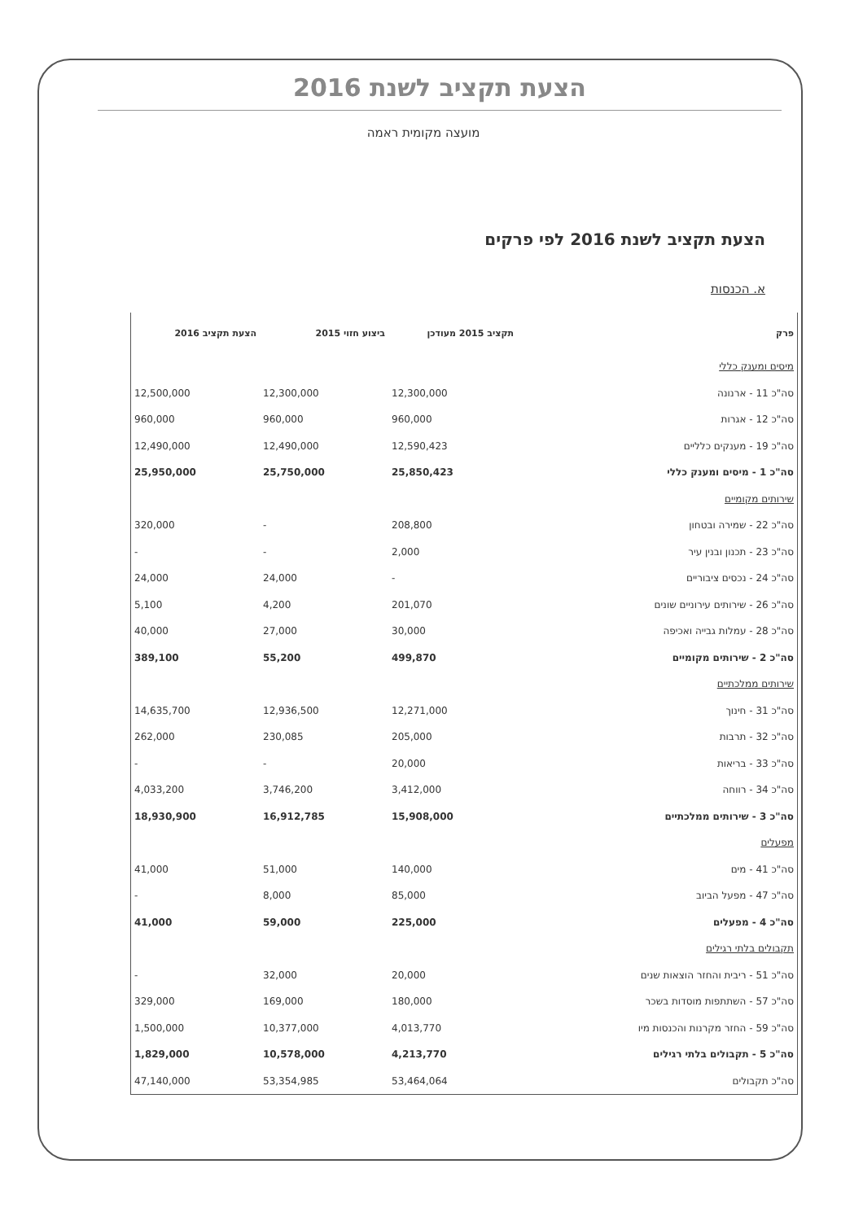הצעת תקציב לשנת 2016
מועצה מקומית ראמה
הצעת תקציב לשנת 2016 לפי פרקים
א. הכנסות
| פרק | תקציב 2015 מעודכן | ביצוע חזוי 2015 | הצעת תקציב 2016 |
| --- | --- | --- | --- |
| מיסים ומענק כללי | | | |
| סה"כ 11 - ארנונה | 12,300,000 | 12,300,000 | 12,500,000 |
| סה"כ 12 - אגרות | 960,000 | 960,000 | 960,000 |
| סה"כ 19 - מענקים כלליים | 12,590,423 | 12,490,000 | 12,490,000 |
| סה"כ 1 - מיסים ומענק כללי | 25,850,423 | 25,750,000 | 25,950,000 |
| שירותים מקומיים | | | |
| סה"כ 22 - שמירה ובטחון | 208,800 | - | 320,000 |
| סה"כ 23 - תכנון ובנין עיר | 2,000 | - | - |
| סה"כ 24 - נכסים ציבוריים | - | 24,000 | 24,000 |
| סה"כ 26 - שירותים עירוניים שונים | 201,070 | 4,200 | 5,100 |
| סה"כ 28 - עמלות גבייה ואכיפה | 30,000 | 27,000 | 40,000 |
| סה"כ 2 - שירותים מקומיים | 499,870 | 55,200 | 389,100 |
| שירותים ממלכתיים | | | |
| סה"כ 31 - חינוך | 12,271,000 | 12,936,500 | 14,635,700 |
| סה"כ 32 - תרבות | 205,000 | 230,085 | 262,000 |
| סה"כ 33 - בריאות | 20,000 | - | - |
| סה"כ 34 - רווחה | 3,412,000 | 3,746,200 | 4,033,200 |
| סה"כ 3 - שירותים ממלכתיים | 15,908,000 | 16,912,785 | 18,930,900 |
| מפעלים | | | |
| סה"כ 41 - מים | 140,000 | 51,000 | 41,000 |
| סה"כ 47 - מפעל הביוב | 85,000 | 8,000 | - |
| סה"כ 4 - מפעלים | 225,000 | 59,000 | 41,000 |
| תקבולים בלתי רגילים | | | |
| סה"כ 51 - ריבית והחזר הוצאות שנים | 20,000 | 32,000 | - |
| סה"כ 57 - השתתפות מוסדות בשכר | 180,000 | 169,000 | 329,000 |
| סה"כ 59 - החזר מקרנות והכנסות מיו | 4,013,770 | 10,377,000 | 1,500,000 |
| סה"כ 5 - תקבולים בלתי רגילים | 4,213,770 | 10,578,000 | 1,829,000 |
| סה"כ תקבולים | 53,464,064 | 53,354,985 | 47,140,000 |